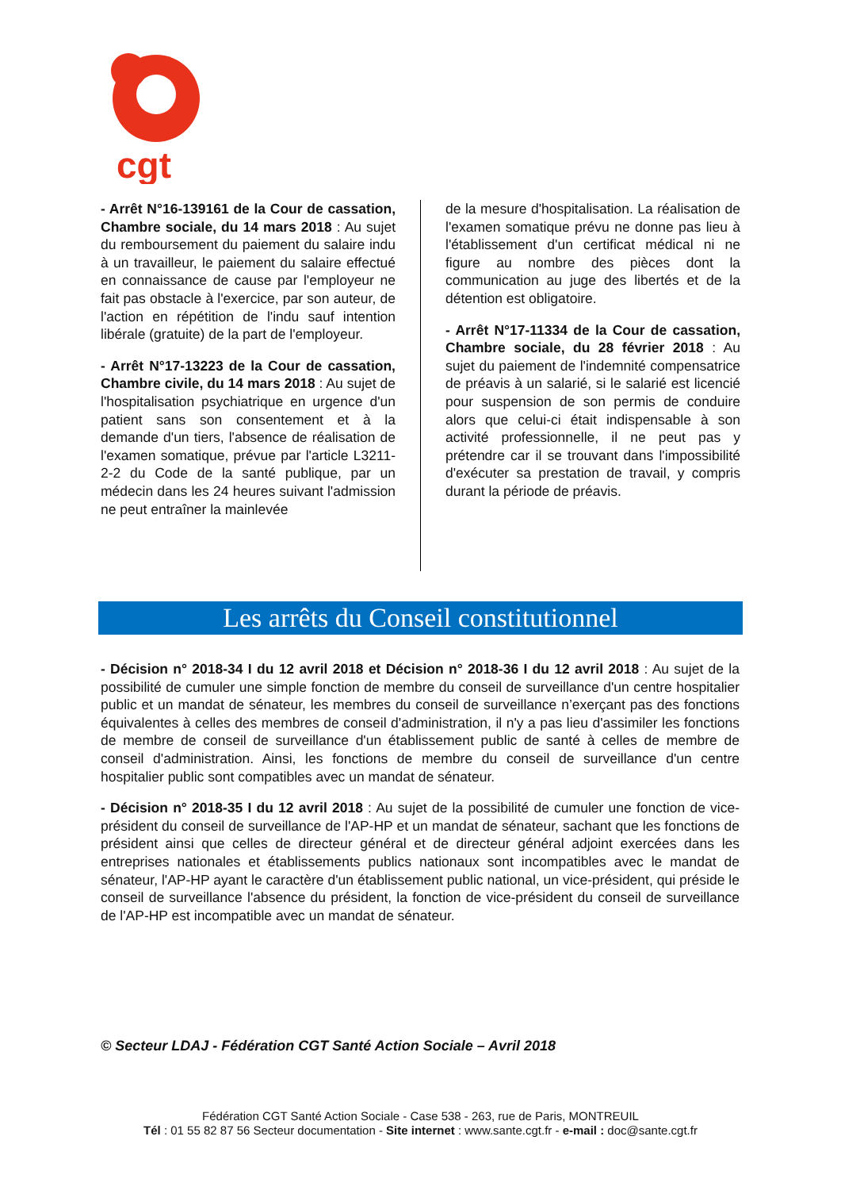cgt
- Arrêt N°16-139161 de la Cour de cassation, Chambre sociale, du 14 mars 2018 : Au sujet du remboursement du paiement du salaire indu à un travailleur, le paiement du salaire effectué en connaissance de cause par l'employeur ne fait pas obstacle à l'exercice, par son auteur, de l'action en répétition de l'indu sauf intention libérale (gratuite) de la part de l'employeur.
- Arrêt N°17-13223 de la Cour de cassation, Chambre civile, du 14 mars 2018 : Au sujet de l'hospitalisation psychiatrique en urgence d'un patient sans son consentement et à la demande d'un tiers, l'absence de réalisation de l'examen somatique, prévue par l'article L3211-2-2 du Code de la santé publique, par un médecin dans les 24 heures suivant l'admission ne peut entraîner la mainlevée
de la mesure d'hospitalisation. La réalisation de l'examen somatique prévu ne donne pas lieu à l'établissement d'un certificat médical ni ne figure au nombre des pièces dont la communication au juge des libertés et de la détention est obligatoire.
- Arrêt N°17-11334 de la Cour de cassation, Chambre sociale, du 28 février 2018 : Au sujet du paiement de l'indemnité compensatrice de préavis à un salarié, si le salarié est licencié pour suspension de son permis de conduire alors que celui-ci était indispensable à son activité professionnelle, il ne peut pas y prétendre car il se trouvant dans l'impossibilité d'exécuter sa prestation de travail, y compris durant la période de préavis.
Les arrêts du Conseil constitutionnel
- Décision n° 2018-34 I du 12 avril 2018 et Décision n° 2018-36 I du 12 avril 2018 : Au sujet de la possibilité de cumuler une simple fonction de membre du conseil de surveillance d'un centre hospitalier public et un mandat de sénateur, les membres du conseil de surveillance n’exerçant pas des fonctions équivalentes à celles des membres de conseil d'administration, il n'y a pas lieu d'assimiler les fonctions de membre de conseil de surveillance d'un établissement public de santé à celles de membre de conseil d'administration. Ainsi, les fonctions de membre du conseil de surveillance d'un centre hospitalier public sont compatibles avec un mandat de sénateur.
- Décision n° 2018-35 I du 12 avril 2018 : Au sujet de la possibilité de cumuler une fonction de vice-président du conseil de surveillance de l'AP-HP et un mandat de sénateur, sachant que les fonctions de président ainsi que celles de directeur général et de directeur général adjoint exercées dans les entreprises nationales et établissements publics nationaux sont incompatibles avec le mandat de sénateur, l'AP-HP ayant le caractère d'un établissement public national, un vice-président, qui préside le conseil de surveillance l'absence du président, la fonction de vice-président du conseil de surveillance de l'AP-HP est incompatible avec un mandat de sénateur.
© Secteur LDAJ - Fédération CGT Santé Action Sociale – Avril 2018
Fédération CGT Santé Action Sociale - Case 538 - 263, rue de Paris, MONTREUIL
Tél : 01 55 82 87 56 Secteur documentation - Site internet : www.sante.cgt.fr - e-mail : doc@sante.cgt.fr